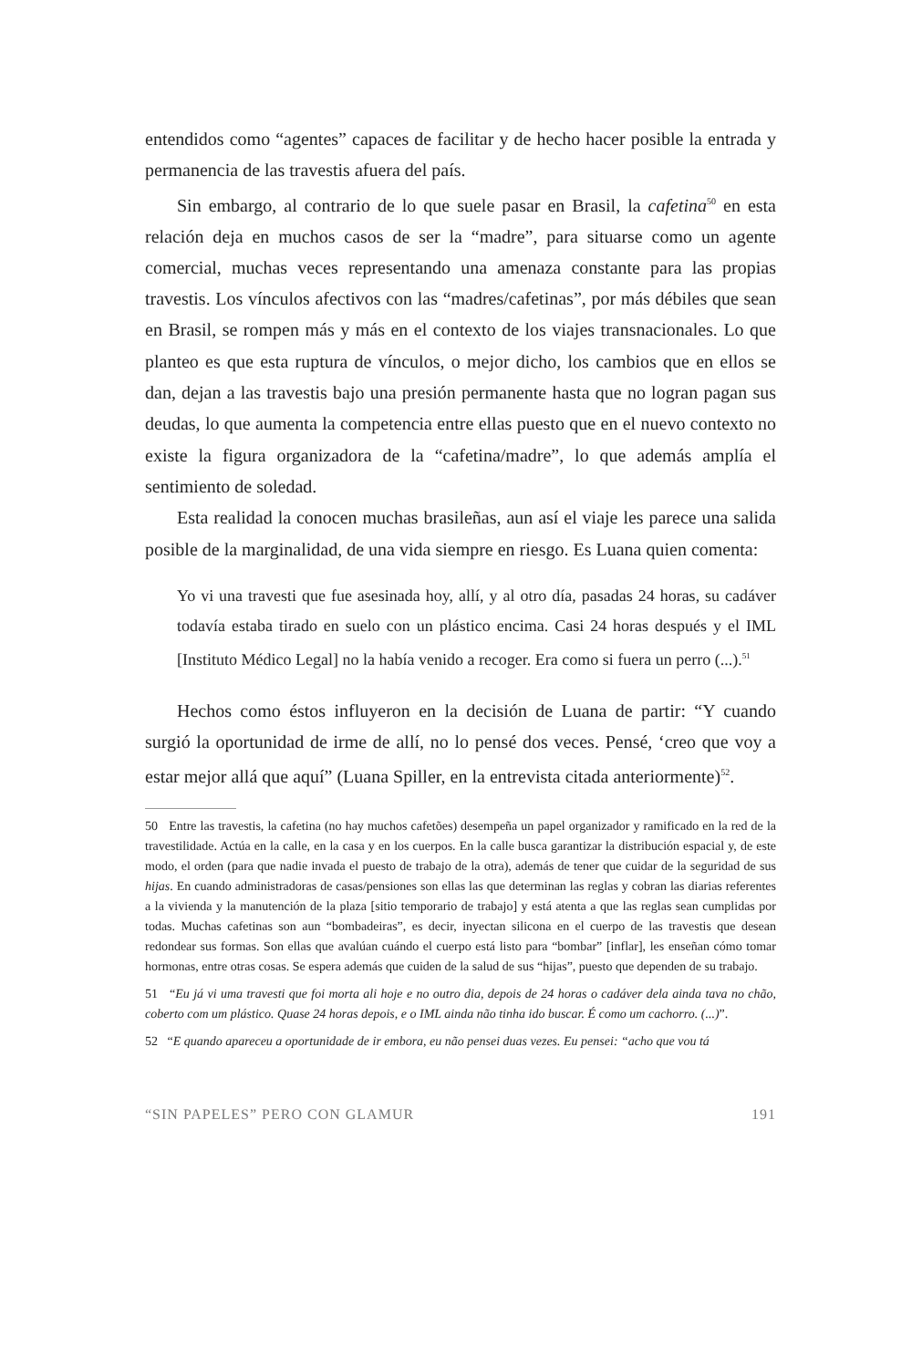entendidos como “agentes” capaces de facilitar y de hecho hacer posible la entrada y permanencia de las travestis afuera del país.
Sin embargo, al contrario de lo que suele pasar en Brasil, la cafetina<sup>50</sup> en esta relación deja en muchos casos de ser la “madre”, para situarse como un agente comercial, muchas veces representando una amenaza constante para las propias travestis. Los vínculos afectivos con las “madres/cafetinas”, por más débiles que sean en Brasil, se rompen más y más en el contexto de los viajes transnacionales. Lo que planteo es que esta ruptura de vínculos, o mejor dicho, los cambios que en ellos se dan, dejan a las travestis bajo una presión permanente hasta que no logran pagan sus deudas, lo que aumenta la competencia entre ellas puesto que en el nuevo contexto no existe la figura organizadora de la “cafetina/madre”, lo que además amplía el sentimiento de soledad.
Esta realidad la conocen muchas brasileñas, aun así el viaje les parece una salida posible de la marginalidad, de una vida siempre en riesgo. Es Luana quien comenta:
Yo vi una travesti que fue asesinada hoy, allí, y al otro día, pasadas 24 horas, su cadáver todavía estaba tirado en suelo con un plástico encima. Casi 24 horas después y el IML [Instituto Médico Legal] no la había venido a recoger. Era como si fuera un perro (...).<sup>51</sup>
Hechos como éstos influyeron en la decisión de Luana de partir: “Y cuando surgió la oportunidad de irme de allí, no lo pensé dos veces. Pensé, ‘creo que voy a estar mejor allá que aquí” (Luana Spiller, en la entrevista citada anteriormente)<sup>52</sup>.
50 Entre las travestis, la cafetina (no hay muchos cafetões) desempeña un papel organizador y ramificado en la red de la travestilidade. Actúa en la calle, en la casa y en los cuerpos. En la calle busca garantizar la distribución espacial y, de este modo, el orden (para que nadie invada el puesto de trabajo de la otra), además de tener que cuidar de la seguridad de sus hijas. En cuando administradoras de casas/pensiones son ellas las que determinan las reglas y cobran las diarias referentes a la vivienda y la manutención de la plaza [sitio temporario de trabajo] y está atenta a que las reglas sean cumplidas por todas. Muchas cafetinas son aun “bombadeiras”, es decir, inyectan silicona en el cuerpo de las travestis que desean redondear sus formas. Son ellas que avalúan cuándo el cuerpo está listo para “bombar” [inflar], les enseñan cómo tomar hormonas, entre otras cosas. Se espera además que cuiden de la salud de sus “hijas”, puesto que dependen de su trabajo.
51 “Eu já vi uma travesti que foi morta ali hoje e no outro dia, depois de 24 horas o cadáver dela ainda tava no chão, coberto com um plástico. Quase 24 horas depois, e o IML ainda não tinha ido buscar. É como um cachorro. (...)”.
52 “E quando apareceu a oportunidade de ir embora, eu não pensei duas vezes. Eu pensei: “acho que vou tá
“SIN PAPELES” PERO CON GLAMUR 191